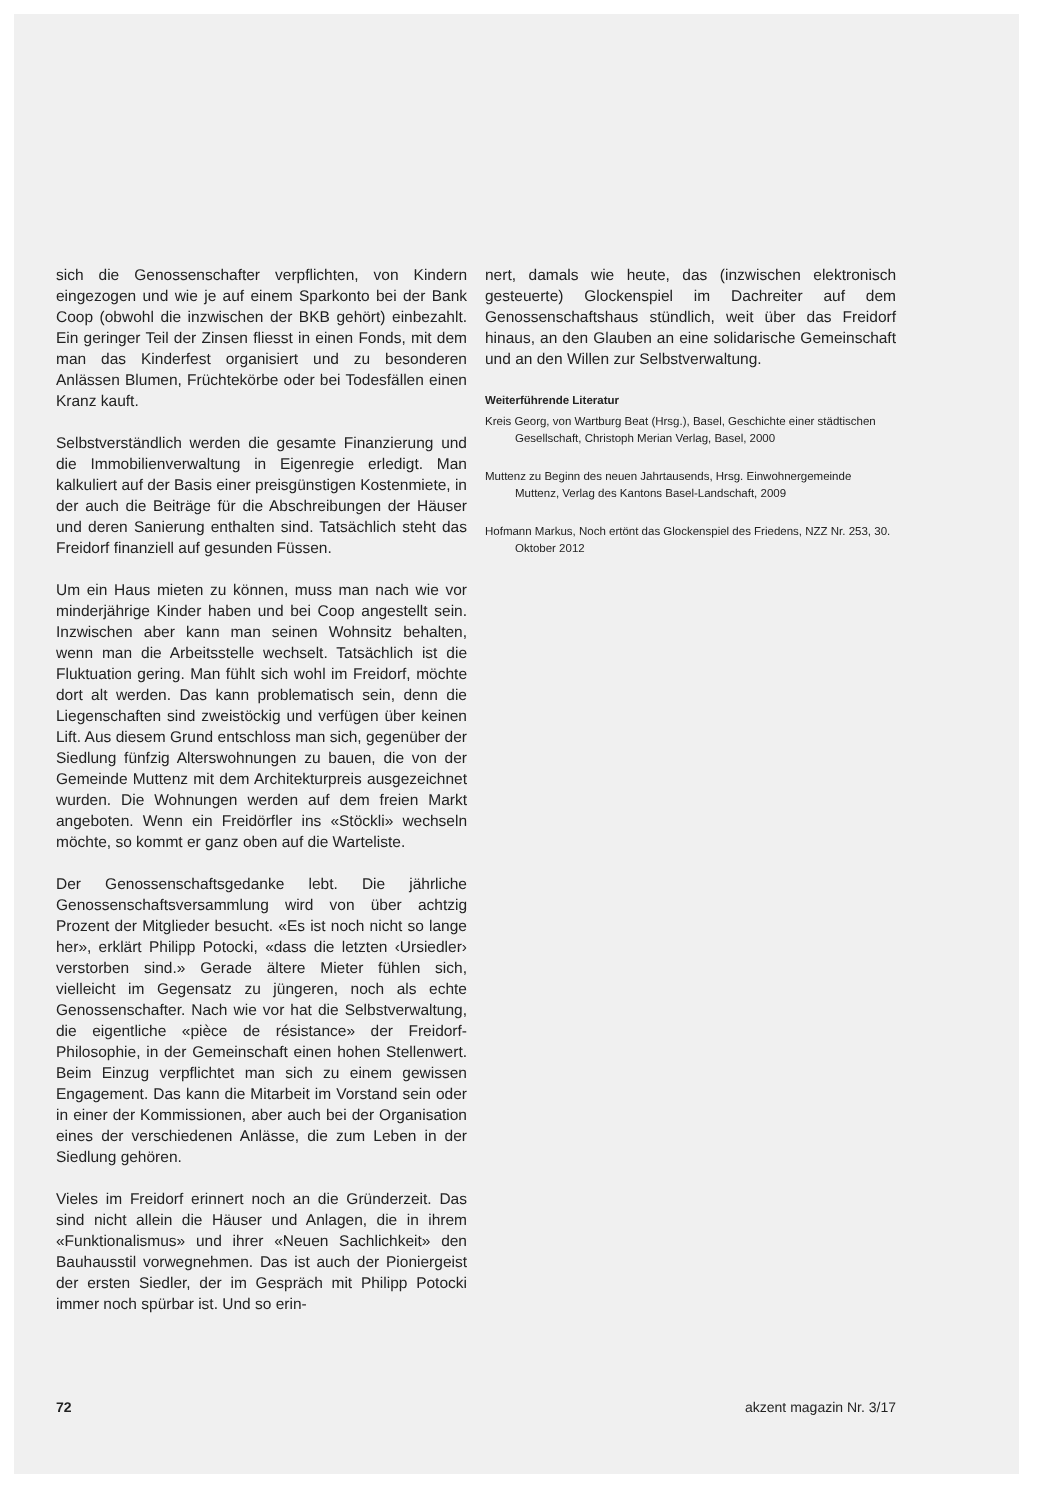sich die Genossenschafter verpflichten, von Kindern eingezogen und wie je auf einem Sparkonto bei der Bank Coop (obwohl die inzwischen der BKB gehört) einbezahlt. Ein geringer Teil der Zinsen fliesst in einen Fonds, mit dem man das Kinderfest organisiert und zu besonderen Anlässen Blumen, Früchtekörbe oder bei Todesfällen einen Kranz kauft.
Selbstverständlich werden die gesamte Finanzierung und die Immobilienverwaltung in Eigenregie erledigt. Man kalkuliert auf der Basis einer preisgünstigen Kostenmiete, in der auch die Beiträge für die Abschreibungen der Häuser und deren Sanierung enthalten sind. Tatsächlich steht das Freidorf finanziell auf gesunden Füssen.
Um ein Haus mieten zu können, muss man nach wie vor minderjährige Kinder haben und bei Coop angestellt sein. Inzwischen aber kann man seinen Wohnsitz behalten, wenn man die Arbeitsstelle wechselt. Tatsächlich ist die Fluktuation gering. Man fühlt sich wohl im Freidorf, möchte dort alt werden. Das kann problematisch sein, denn die Liegenschaften sind zweistöckig und verfügen über keinen Lift. Aus diesem Grund entschloss man sich, gegenüber der Siedlung fünfzig Alterswohnungen zu bauen, die von der Gemeinde Muttenz mit dem Architekturpreis ausgezeichnet wurden. Die Wohnungen werden auf dem freien Markt angeboten. Wenn ein Freidörfler ins «Stöckli» wechseln möchte, so kommt er ganz oben auf die Warteliste.
Der Genossenschaftsgedanke lebt. Die jährliche Genossenschaftsversammlung wird von über achtzig Prozent der Mitglieder besucht. «Es ist noch nicht so lange her», erklärt Philipp Potocki, «dass die letzten ‹Ursiedler› verstorben sind.» Gerade ältere Mieter fühlen sich, vielleicht im Gegensatz zu jüngeren, noch als echte Genossenschafter. Nach wie vor hat die Selbstverwaltung, die eigentliche «pièce de résistance» der Freidorf-Philosophie, in der Gemeinschaft einen hohen Stellenwert. Beim Einzug verpflichtet man sich zu einem gewissen Engagement. Das kann die Mitarbeit im Vorstand sein oder in einer der Kommissionen, aber auch bei der Organisation eines der verschiedenen Anlässe, die zum Leben in der Siedlung gehören.
Vieles im Freidorf erinnert noch an die Gründerzeit. Das sind nicht allein die Häuser und Anlagen, die in ihrem «Funktionalismus» und ihrer «Neuen Sachlichkeit» den Bauhausstil vorwegnehmen. Das ist auch der Pioniergeist der ersten Siedler, der im Gespräch mit Philipp Potocki immer noch spürbar ist. Und so erin-
nert, damals wie heute, das (inzwischen elektronisch gesteuerte) Glockenspiel im Dachreiter auf dem Genossenschaftshaus stündlich, weit über das Freidorf hinaus, an den Glauben an eine solidarische Gemeinschaft und an den Willen zur Selbstverwaltung.
Weiterführende Literatur
Kreis Georg, von Wartburg Beat (Hrsg.), Basel, Geschichte einer städtischen Gesellschaft, Christoph Merian Verlag, Basel, 2000
Muttenz zu Beginn des neuen Jahrtausends, Hrsg. Einwohnergemeinde Muttenz, Verlag des Kantons Basel-Landschaft, 2009
Hofmann Markus, Noch ertönt das Glockenspiel des Friedens, NZZ Nr. 253, 30. Oktober 2012
72 akzent magazin Nr. 3/17